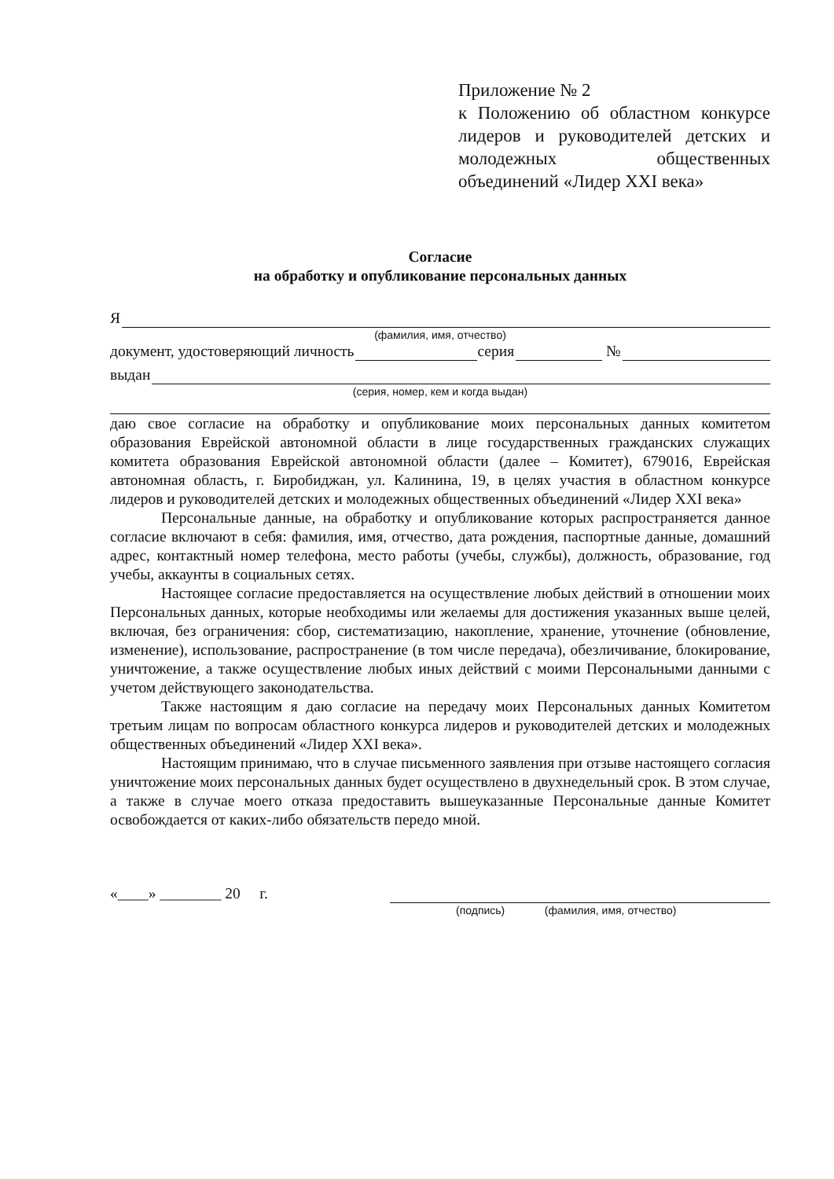Приложение № 2
к Положению об областном конкурсе лидеров и руководителей детских и молодежных общественных объединений «Лидер XXI века»
Согласие
на обработку и опубликование персональных данных
Я
(фамилия, имя, отчество)
документ, удостоверяющий личность серия №
выдан
(серия, номер, кем и когда выдан)
даю свое согласие на обработку и опубликование моих персональных данных комитетом образования Еврейской автономной области в лице государственных гражданских служащих комитета образования Еврейской автономной области (далее – Комитет), 679016, Еврейская автономная область, г. Биробиджан, ул. Калинина, 19, в целях участия в областном конкурсе лидеров и руководителей детских и молодежных общественных объединений «Лидер XXI века»
Персональные данные, на обработку и опубликование которых распространяется данное согласие включают в себя: фамилия, имя, отчество, дата рождения, паспортные данные, домашний адрес, контактный номер телефона, место работы (учебы, службы), должность, образование, год учебы, аккаунты в социальных сетях.
Настоящее согласие предоставляется на осуществление любых действий в отношении моих Персональных данных, которые необходимы или желаемы для достижения указанных выше целей, включая, без ограничения: сбор, систематизацию, накопление, хранение, уточнение (обновление, изменение), использование, распространение (в том числе передача), обезличивание, блокирование, уничтожение, а также осуществление любых иных действий с моими Персональными данными с учетом действующего законодательства.
Также настоящим я даю согласие на передачу моих Персональных данных Комитетом третьим лицам по вопросам областного конкурса лидеров и руководителей детских и молодежных общественных объединений «Лидер XXI века».
Настоящим принимаю, что в случае письменного заявления при отзыве настоящего согласия уничтожение моих персональных данных будет осуществлено в двухнедельный срок. В этом случае, а также в случае моего отказа предоставить вышеуказанные Персональные данные Комитет освобождается от каких-либо обязательств передо мной.
«____» ________ 20 г.
(подпись) (фамилия, имя, отчество)